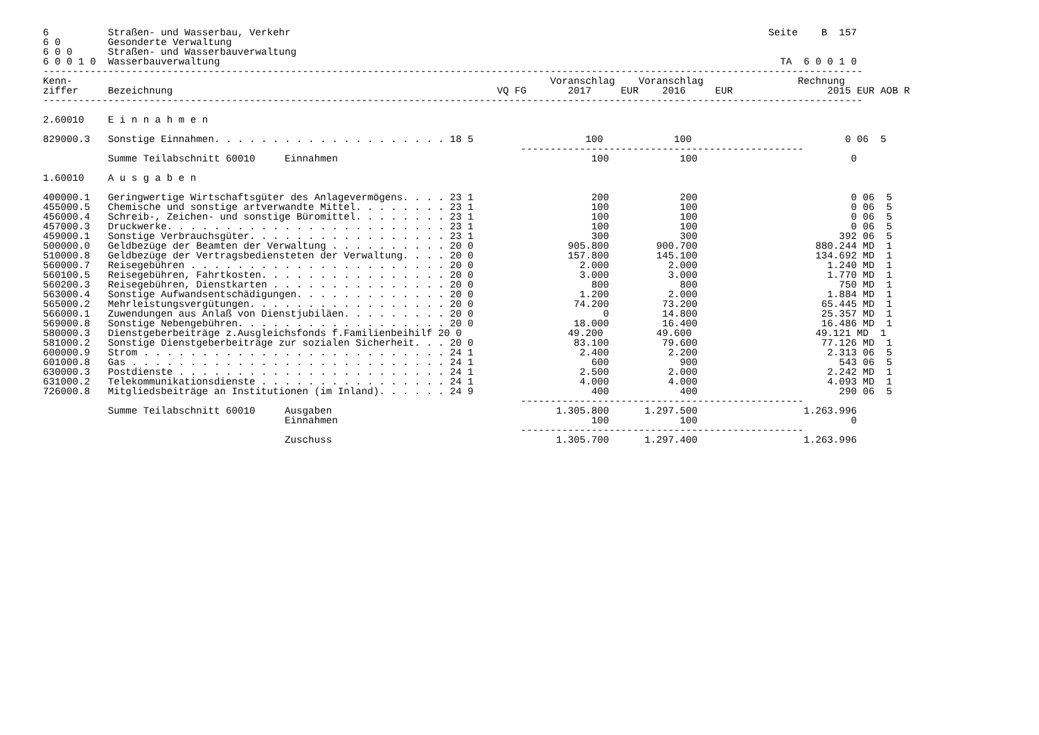6          Straßen- und Wasserbau, Verkehr                                                                                 Seite    B  157
6 0        Gesonderte Verwaltung
6 0 0      Straßen- und Wasserbauverwaltung
6 0 0 1 0  Wasserbauverwaltung                                                                                               TA  6 0 0 1 0
-------------------------------------------------------------------------------------------------------------------------------------------
Kenn-                                                                                 Voranschlag    Voranschlag                Rechnung
ziffer     Bezeichnung                                                       VQ FG       2017     EUR    2016     EUR                2015 EUR AOB R
-------------------------------------------------------------------------------------------------------------------------------------------

2.60010    E i n n a h m e n

829000.3   Sonstige Einnahmen. . . . . . . . . . . . . . . . . . . . 18 5                   100            100                          0 06  5
                                                                                 ------------------------------------------------
           Summe Teilabschnitt 60010     Einnahmen                                           100            100                          0

1.60010    A u s g a b e n

400000.1   Geringwertige Wirtschaftsgüter des Anlagevermögens. . . . 23 1                    200            200                          0 06  5
455000.5   Chemische und sonstige artverwandte Mittel. . . . . . . . 23 1                    100            100                          0 06  5
456000.4   Schreib-, Zeichen- und sonstige Büromittel. . . . . . . . 23 1                    100            100                          0 06  5
457000.3   Druckwerke. . . . . . . . . . . . . . . . . . . . . . . . 23 1                    100            100                          0 06  5
459000.1   Sonstige Verbrauchsgüter. . . . . . . . . . . . . . . . . 23 1                    300            300                        392 06  5
500000.0   Geldbezüge der Beamten der Verwaltung . . . . . . . . . . 20 0                905.800        900.700                    880.244 MD  1
510000.8   Geldbezüge der Vertragsbediensteten der Verwaltung. . . . 20 0                157.800        145.100                    134.692 MD  1
560000.7   Reisegebühren . . . . . . . . . . . . . . . . . . . . . . 20 0                  2.000          2.000                      1.240 MD  1
560100.5   Reisegebühren, Fahrtkosten. . . . . . . . . . . . . . . . 20 0                  3.000          3.000                      1.770 MD  1
560200.3   Reisegebühren, Dienstkarten . . . . . . . . . . . . . . . 20 0                    800            800                        750 MD  1
563000.4   Sonstige Aufwandsentschädigungen. . . . . . . . . . . . . 20 0                  1.200          2.000                      1.884 MD  1
565000.2   Mehrleistungsvergütungen. . . . . . . . . . . . . . . . . 20 0                 74.200         73.200                     65.445 MD  1
566000.1   Zuwendungen aus Anlaß von Dienstjubiläen. . . . . . . . . 20 0                      0         14.800                     25.357 MD  1
569000.8   Sonstige Nebengebühren. . . . . . . . . . . . . . . . . . 20 0                 18.000         16.400                     16.486 MD  1
580000.3   Dienstgeberbeiträge z.Ausgleichsfonds f.Familienbeihilf 20 0                  49.200         49.600                     49.121 MD  1
581000.2   Sonstige Dienstgeberbeiträge zur sozialen Sicherheit. . . 20 0                 83.100         79.600                     77.126 MD  1
600000.9   Strom . . . . . . . . . . . . . . . . . . . . . . . . . . 24 1                  2.400          2.200                      2.313 06  5
601000.8   Gas . . . . . . . . . . . . . . . . . . . . . . . . . . . 24 1                    600            900                        543 06  5
630000.3   Postdienste . . . . . . . . . . . . . . . . . . . . . . . 24 1                  2.500          2.000                      2.242 MD  1
631000.2   Telekommunikationsdienste . . . . . . . . . . . . . . . . 24 1                  4.000          4.000                      4.093 MD  1
726000.8   Mitgliedsbeiträge an Institutionen (im Inland). . . . . . 24 9                    400            400                        290 06  5
                                                                                 ------------------------------------------------
           Summe Teilabschnitt 60010     Ausgaben                                      1.305.800      1.297.500                  1.263.996
                                         Einnahmen                                           100            100                          0
                                                                                 ------------------------------------------------
                                         Zuschuss                                      1.305.700      1.297.400                  1.263.996